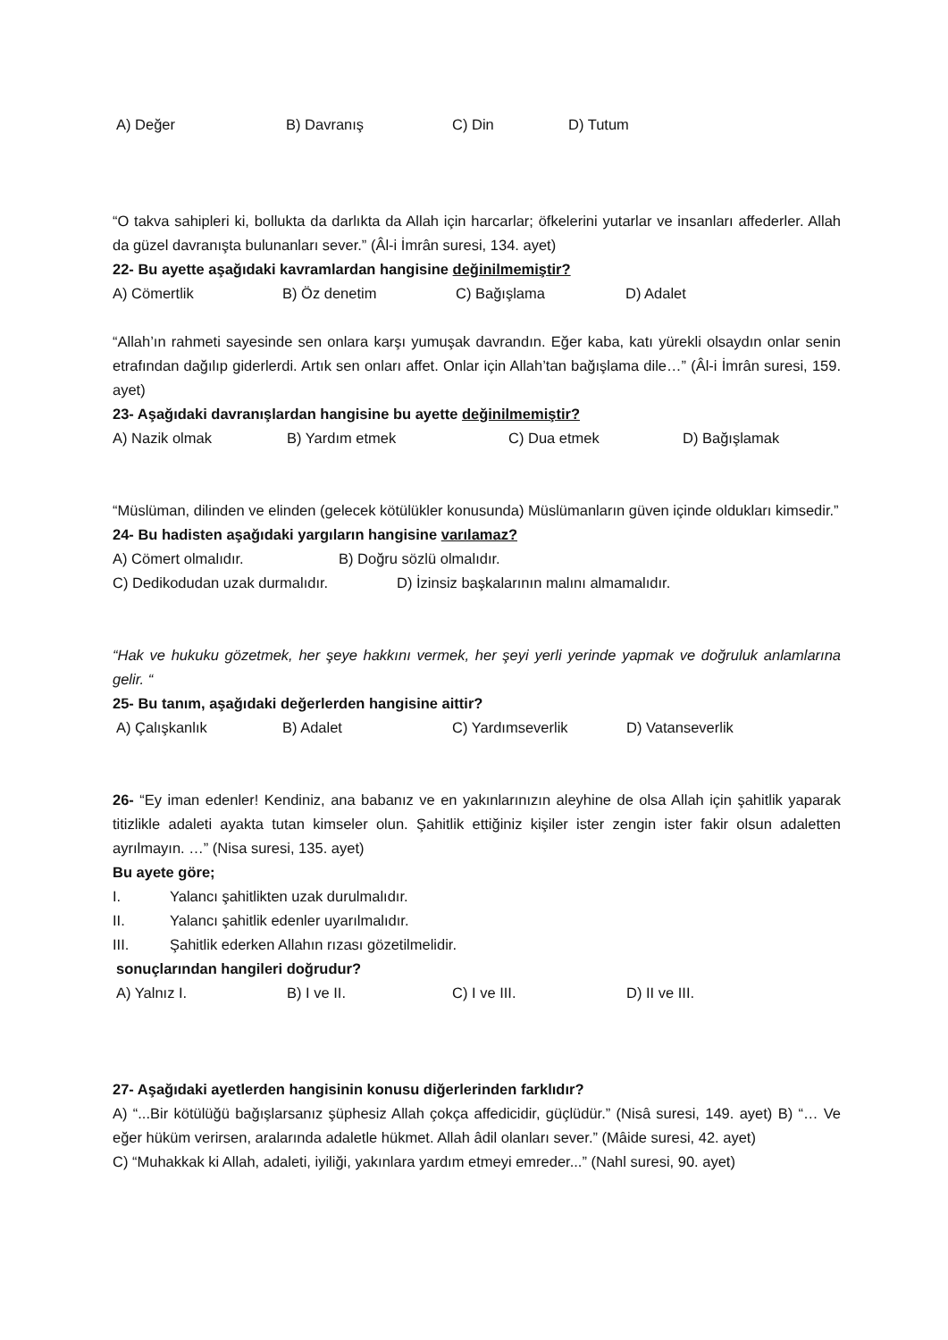A) Değer B) Davranış C) Din D) Tutum
“O takva sahipleri ki, bollukta da darlıkta da Allah için harcarlar; öfkelerini yutarlar ve insanları affederler. Allah da güzel davranışta bulunanları sever.” (Âl-i İmrân suresi, 134. ayet)
22- Bu ayette aşağıdaki kavramlardan hangisine değinilmemiştir?
A) Cömertlik B) Öz denetim C) Bağışlama D) Adalet
“Allah’ın rahmeti sayesinde sen onlara karşı yumuşak davrandın. Eğer kaba, katı yürekli olsaydın onlar senin etrafından dağılıp giderlerdi. Artık sen onları affet. Onlar için Allah’tan bağışlama dile…” (Âl-i İmrân suresi, 159. ayet)
23- Aşağıdaki davranışlardan hangisine bu ayette değinilmemiştir?
A) Nazik olmak B) Yardım etmek C) Dua etmek D) Bağışlamak
“Müslüman, dilinden ve elinden (gelecek kötülükler konusunda) Müslümanların güven içinde oldukları kimsedir.”
24- Bu hadisten aşağıdaki yargıların hangisine varılamaz?
A) Cömert olmalıdır. B) Doğru sözlü olmalıdır.
C) Dedikodudan uzak durmalıdır. D) İzinsiz başkalarının malını almamalıdır.
“Hak ve hukuku gözetmek, her şeye hakkını vermek, her şeyi yerli yerinde yapmak ve doğruluk anlamlarına gelir. “
25- Bu tanım, aşağıdaki değerlerden hangisine aittir?
A) Çalışkanlık B) Adalet C) Yardımseverlik D) Vatanseverlik
26- “Ey iman edenler! Kendiniz, ana babanız ve en yakınlarınızın aleyhine de olsa Allah için şahitlik yaparak titizlikle adaleti ayakta tutan kimseler olun. Şahitlik ettiğiniz kişiler ister zengin ister fakir olsun adaletten ayrılmayın. …” (Nisa suresi, 135. ayet)
Bu ayete göre;
I. Yalancı şahitlikten uzak durulmalıdır.
II. Yalancı şahitlik edenler uyarılmalıdır.
III. Şahitlik ederken Allahın rızası gözetilmelidir.
sonuçlarından hangileri doğrudur?
A) Yalnız I. B) I ve II. C) I ve III. D) II ve III.
27- Aşağıdaki ayetlerden hangisinin konusu diğerlerinden farklıdır?
A) “...Bir kötülüğü bağışlarsanız şüphesiz Allah çokça affedicidir, güçlüdür.” (Nisâ suresi, 149. ayet) B) “… Ve eğer hüküm verirsen, aralarında adaletle hükmet. Allah âdil olanları sever.” (Mâide suresi, 42. ayet)
C) “Muhakkak ki Allah, adaleti, iyiliği, yakınlara yardım etmeyi emreder...” (Nahl suresi, 90. ayet)